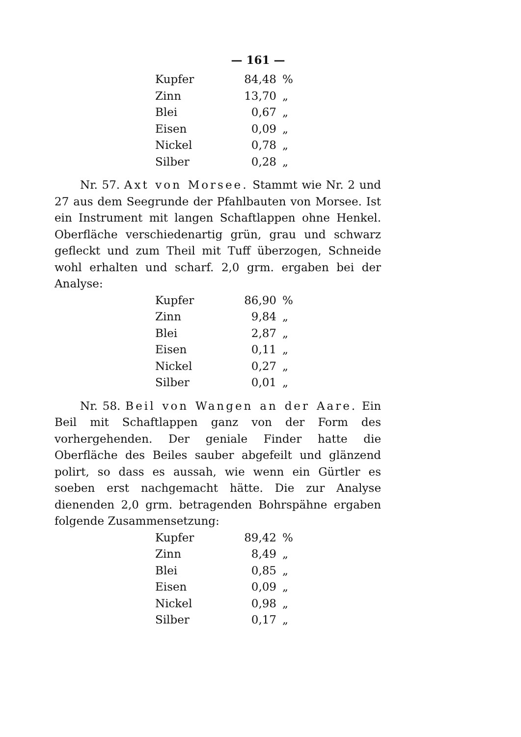— 161 —
| Kupfer | 84,48 | % |
| Zinn | 13,70 | „ |
| Blei | 0,67 | „ |
| Eisen | 0,09 | „ |
| Nickel | 0,78 | „ |
| Silber | 0,28 | „ |
Nr. 57. Axt von Morsee. Stammt wie Nr. 2 und 27 aus dem Seegrunde der Pfahlbauten von Morsee. Ist ein Instrument mit langen Schaftlappen ohne Henkel. Oberfläche verschiedenartig grün, grau und schwarz gefleckt und zum Theil mit Tuff überzogen, Schneide wohl erhalten und scharf. 2,0 grm. ergaben bei der Analyse:
| Kupfer | 86,90 | % |
| Zinn | 9,84 | „ |
| Blei | 2,87 | „ |
| Eisen | 0,11 | „ |
| Nickel | 0,27 | „ |
| Silber | 0,01 | „ |
Nr. 58. Beil von Wangen an der Aare. Ein Beil mit Schaftlappen ganz von der Form des vorhergehenden. Der geniale Finder hatte die Oberfläche des Beiles sauber abgefeilt und glänzend polirt, so dass es aussah, wie wenn ein Gürtler es soeben erst nachgemacht hätte. Die zur Analyse dienenden 2,0 grm. betragenden Bohrspähne ergaben folgende Zusammensetzung:
| Kupfer | 89,42 | % |
| Zinn | 8,49 | „ |
| Blei | 0,85 | „ |
| Eisen | 0,09 | „ |
| Nickel | 0,98 | „ |
| Silber | 0,17 | „ |